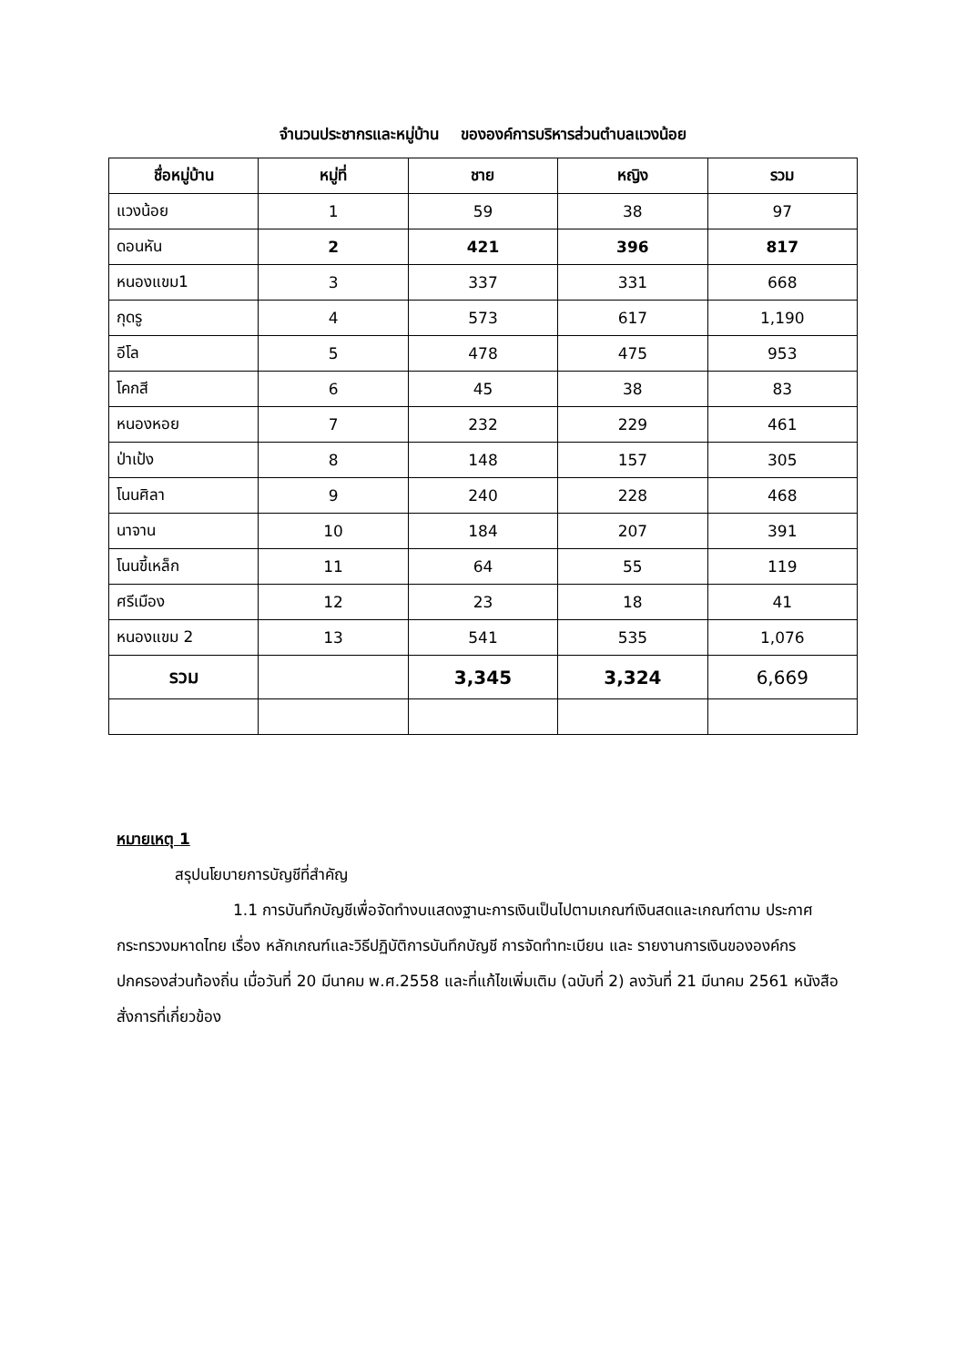จำนวนประชากรและหมู่บ้าน ขององค์การบริหารส่วนตำบลแวงน้อย
| ชื่อหมู่บ้าน | หมู่ที่ | ชาย | หญิง | รวม |
| --- | --- | --- | --- | --- |
| แวงน้อย | 1 | 59 | 38 | 97 |
| ดอนหัน | 2 | 421 | 396 | 817 |
| หนองแขม1 | 3 | 337 | 331 | 668 |
| กุดรู | 4 | 573 | 617 | 1,190 |
| อีโล | 5 | 478 | 475 | 953 |
| โคกสี | 6 | 45 | 38 | 83 |
| หนองหอย | 7 | 232 | 229 | 461 |
| ป่าเป้ง | 8 | 148 | 157 | 305 |
| โนนศิลา | 9 | 240 | 228 | 468 |
| นาจาน | 10 | 184 | 207 | 391 |
| โนนขี้เหล็ก | 11 | 64 | 55 | 119 |
| ศรีเมือง | 12 | 23 | 18 | 41 |
| หนองแขม 2 | 13 | 541 | 535 | 1,076 |
| รวม | | 3,345 | 3,324 | 6,669 |
หมายเหตุ 1
สรุปนโยบายการบัญชีที่สำคัญ
1.1 การบันทึกบัญชีเพื่อจัดทำงบแสดงฐานะการเงินเป็นไปตามเกณฑ์เงินสดและเกณฑ์ตาม ประกาศกระทรวงมหาดไทย เรื่อง หลักเกณฑ์และวิธีปฏิบัติการบันทึกบัญชี การจัดทำทะเบียน และ รายงานการเงินขององค์กรปกครองส่วนท้องถิ่น เมื่อวันที่ 20 มีนาคม พ.ศ.2558 และที่แก้ไขเพิ่มเติม (ฉบับที่ 2) ลงวันที่ 21 มีนาคม 2561 หนังสือสั่งการที่เกี่ยวข้อง